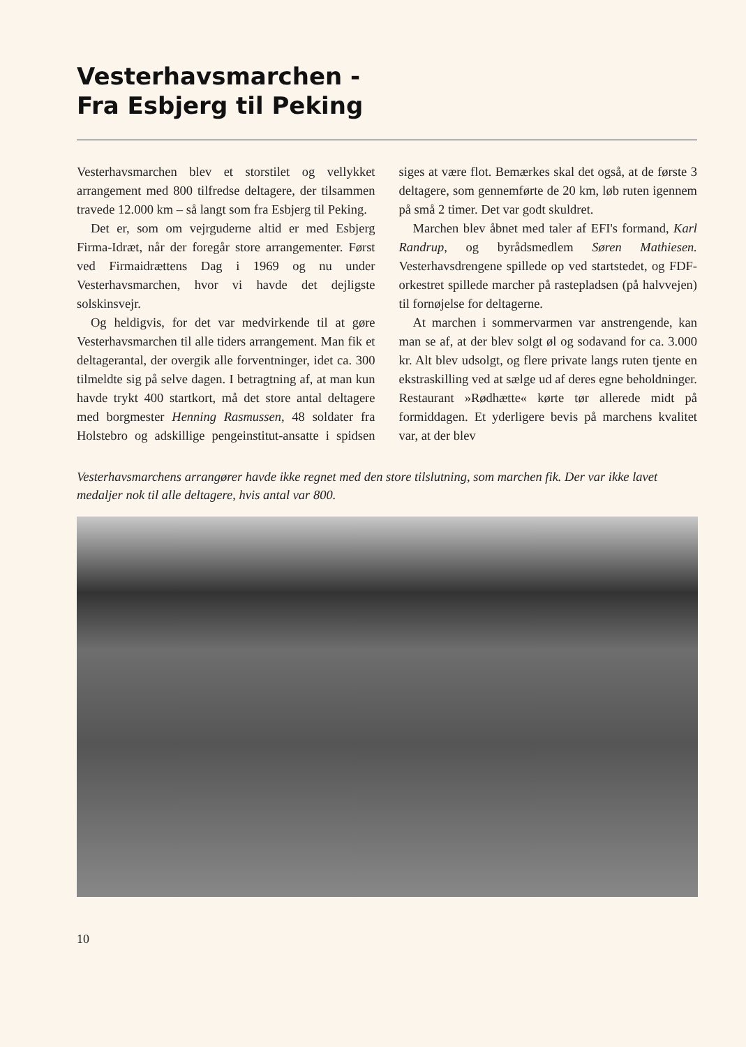Vesterhavsmarchen -
Fra Esbjerg til Peking
Vesterhavsmarchen blev et storstilet og vellykket arrangement med 800 tilfredse deltagere, der tilsammen travede 12.000 km – så langt som fra Esbjerg til Peking.
Det er, som om vejrguderne altid er med Esbjerg Firma-Idræt, når der foregår store arrangementer. Først ved Firmaidrættens Dag i 1969 og nu under Vesterhavsmarchen, hvor vi havde det dejligste solskinsvejr.
Og heldigvis, for det var medvirkende til at gøre Vesterhavsmarchen til alle tiders arrangement. Man fik et deltagerantal, der overgik alle forventninger, idet ca. 300 tilmeldte sig på selve dagen. I betragtning af, at man kun havde trykt 400 startkort, må det store antal deltagere med borgmester Henning Rasmussen, 48 soldater fra Holstebro og adskillige pengeinstitut-ansatte i spidsen siges at være flot. Bemærkes skal det også, at de første 3 deltagere, som gennemførte de 20 km, løb ruten igennem på små 2 timer. Det var godt skuldret.
Marchen blev åbnet med taler af EFI's formand, Karl Randrup, og byrådsmedlem Søren Mathiesen. Vesterhavsdrengene spillede op ved startstedet, og FDF-orkestret spillede marcher på rastepladsen (på halvvejen) til fornøjelse for deltagerne.
At marchen i sommervarmen var anstrengende, kan man se af, at der blev solgt øl og sodavand for ca. 3.000 kr. Alt blev udsolgt, og flere private langs ruten tjente en ekstraskilling ved at sælge ud af deres egne beholdninger. Restaurant »Rødhætte« kørte tør allerede midt på formiddagen. Et yderligere bevis på marchens kvalitet var, at der blev
Vesterhavsmarchens arrangører havde ikke regnet med den store tilslutning, som marchen fik. Der var ikke lavet medaljer nok til alle deltagere, hvis antal var 800.
10